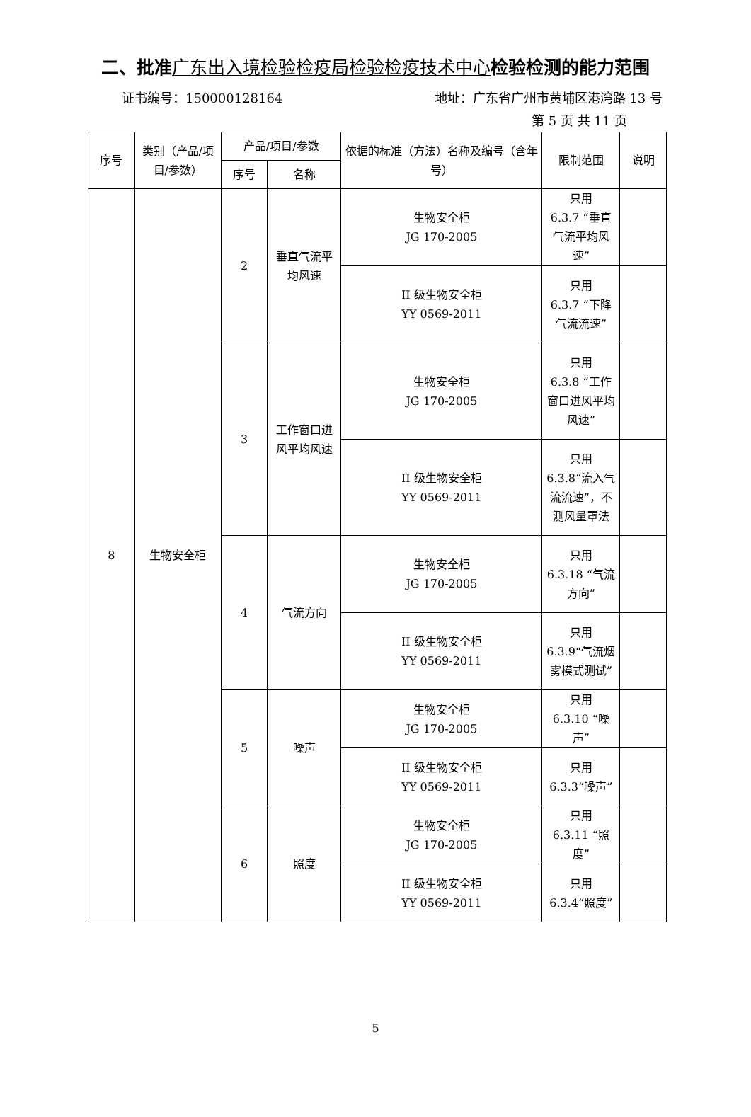二、批准广东出入境检验检疫局检验检疫技术中心检验检测的能力范围
证书编号：150000128164 地址：广东省广州市黄埔区港湾路 13 号
第 5 页 共 11 页
| 序号 | 类别（产品/项目/参数） | 产品/项目/参数 | | 依据的标准（方法）名称及编号（含年号） | 限制范围 | 说明 |
| --- | --- | --- | --- | --- | --- | --- |
| | | 序号 | 名称 | | | |
| 8 | 生物安全柜 | 2 | 垂直气流平均风速 | 生物安全柜 JG 170-2005 | 只用 6.3.7 “垂直气流平均风速” | |
| | | | | II 级生物安全柜 YY 0569-2011 | 只用 6.3.7 “下降气流流速” | |
| | | 3 | 工作窗口进风平均风速 | 生物安全柜 JG 170-2005 | 只用 6.3.8 “工作窗口进风平均风速” | |
| | | | | II 级生物安全柜 YY 0569-2011 | 只用 6.3.8“流入气流流速”，不测风量罩法 | |
| | | 4 | 气流方向 | 生物安全柜 JG 170-2005 | 只用 6.3.18 “气流方向” | |
| | | | | II 级生物安全柜 YY 0569-2011 | 只用 6.3.9“气流烟雾模式测试” | |
| | | 5 | 噪声 | 生物安全柜 JG 170-2005 | 只用 6.3.10 “噪声” | |
| | | | | II 级生物安全柜 YY 0569-2011 | 只用 6.3.3“噪声” | |
| | | 6 | 照度 | 生物安全柜 JG 170-2005 | 只用 6.3.11 “照度” | |
| | | | | II 级生物安全柜 YY 0569-2011 | 只用 6.3.4“照度” | |
5